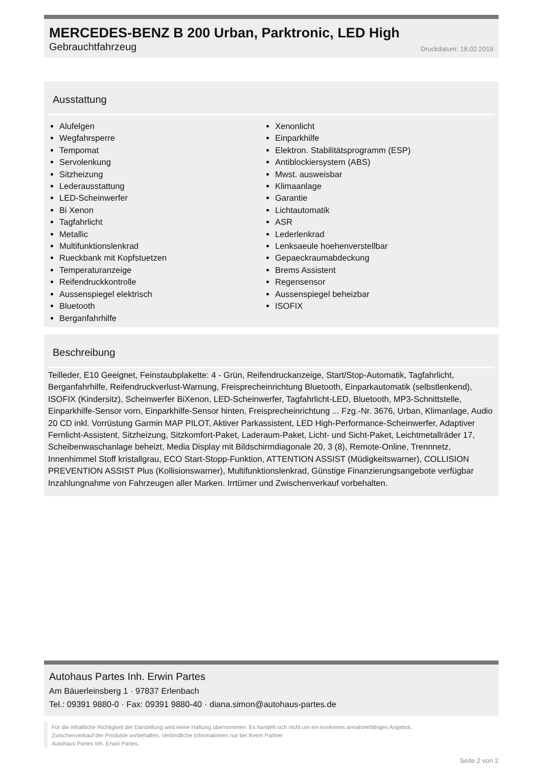MERCEDES-BENZ B 200 Urban, Parktronic, LED High
Gebrauchtfahrzeug Druckdatum: 18.02.2019
Ausstattung
Alufelgen
Wegfahrsperre
Tempomat
Servolenkung
Sitzheizung
Lederausstattung
LED-Scheinwerfer
Bi Xenon
Tagfahrlicht
Metallic
Multifunktionslenkrad
Rueckbank mit Kopfstuetzen
Temperaturanzeige
Reifendruckkontrolle
Aussenspiegel elektrisch
Bluetooth
Berganfahrhilfe
Xenonlicht
Einparkhilfe
Elektron. Stabilitätsprogramm (ESP)
Antiblockiersystem (ABS)
Mwst. ausweisbar
Klimaanlage
Garantie
Lichtautomatik
ASR
Lederlenkrad
Lenksaeule hoehenverstellbar
Gepaeckraumabdeckung
Brems Assistent
Regensensor
Aussenspiegel beheizbar
ISOFIX
Beschreibung
Teilleder, E10 Geeignet, Feinstaubplakette: 4 - Grün, Reifendruckanzeige, Start/Stop-Automatik, Tagfahrlicht, Berganfahrhilfe, Reifendruckverlust-Warnung, Freisprecheinrichtung Bluetooth, Einparkautomatik (selbstlenkend), ISOFIX (Kindersitz), Scheinwerfer BiXenon, LED-Scheinwerfer, Tagfahrlicht-LED, Bluetooth, MP3-Schnittstelle, Einparkhilfe-Sensor vorn, Einparkhilfe-Sensor hinten, Freisprecheinrichtung ... Fzg.-Nr. 3676, Urban, Klimanlage, Audio 20 CD inkl. Vorrüstung Garmin MAP PILOT, Aktiver Parkassistent, LED High-Performance-Scheinwerfer, Adaptiver Fernlicht-Assistent, Sitzheizung, Sitzkomfort-Paket, Laderaum-Paket, Licht- und Sicht-Paket, Leichtmetallräder 17, Scheibenwaschanlage beheizt, Media Display mit Bildschirmdiagonale 20, 3 (8), Remote-Online, Trennnetz, Innenhimmel Stoff kristallgrau, ECO Start-Stopp-Funktion, ATTENTION ASSIST (Müdigkeitswarner), COLLISION PREVENTION ASSIST Plus (Kollisionswarner), Multifunktionslenkrad, Günstige Finanzierungsangebote verfügbar Inzahlungnahme von Fahrzeugen aller Marken. Irrtümer und Zwischenverkauf vorbehalten.
Autohaus Partes Inh. Erwin Partes
Am Bäuerleinsberg 1 · 97837 Erlenbach
Tel.: 09391 9880-0 · Fax: 09391 9880-40 · diana.simon@autohaus-partes.de
Für die inhaltliche Richtigkeit der Darstellung wird keine Haftung übernommen. Es handelt sich nicht um ein konkretes annahmefähiges Angebot.
Zwischenverkauf der Produkte vorbehalten. Verbindliche Informationen nur bei Ihrem Partner
Autohaus Partes Inh. Erwin Partes.
Seite 2 von 2